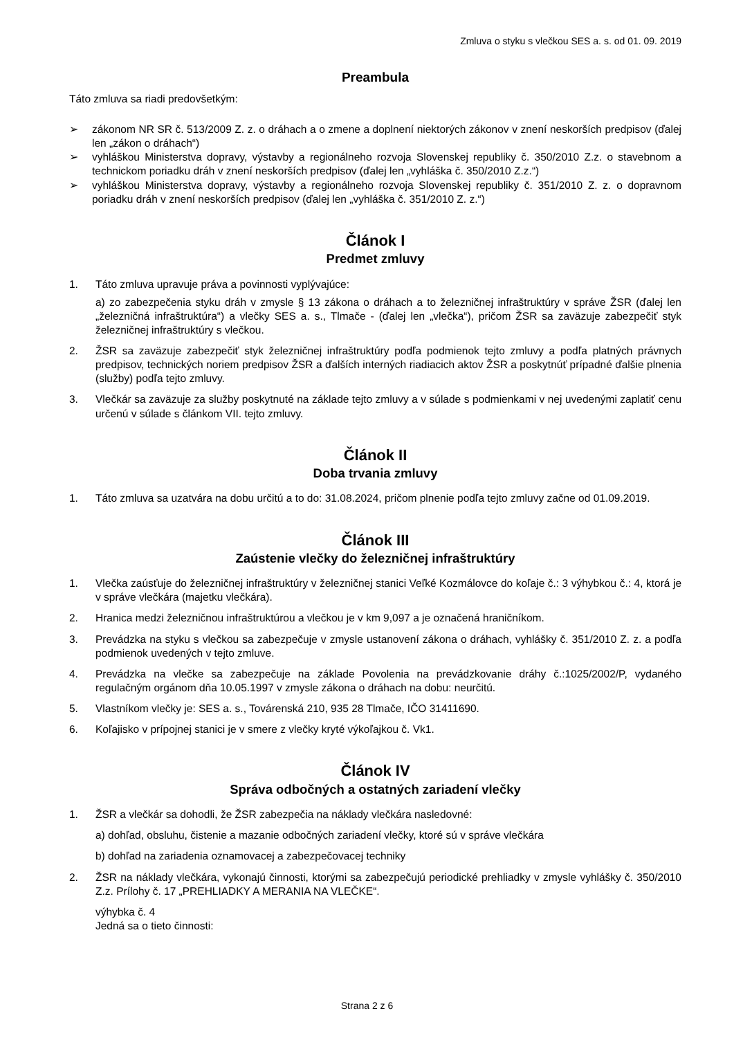Zmluva o styku s vlečkou SES a. s. od 01. 09. 2019
Preambula
Táto zmluva sa riadi predovšetkým:
➢ zákonom NR SR č. 513/2009 Z. z. o dráhach a o zmene a doplnení niektorých zákonov v znení neskorších predpisov (ďalej len „zákon o dráhach“)
➢ vyhláškou Ministerstva dopravy, výstavby a regionálneho rozvoja Slovenskej republiky č. 350/2010 Z.z. o stavebnom a technickom poriadku dráh v znení neskorších predpisov (ďalej len „vyhláška č. 350/2010 Z.z.“)
➢ vyhláškou Ministerstva dopravy, výstavby a regionálneho rozvoja Slovenskej republiky č. 351/2010 Z. z. o dopravnom poriadku dráh v znení neskorších predpisov (ďalej len „vyhláška č. 351/2010 Z. z.“)
Článok I
Predmet zmluvy
1. Táto zmluva upravuje práva a povinnosti vyplývajúce:
a) zo zabezpečenia styku dráh v zmysle § 13 zákona o dráhach a to železničnej infraštruktúry v správe ŽSR (ďalej len „železničná infraštruktúra“) a vlečky SES a. s., Tlmače - (ďalej len „vlečka“), pričom ŽSR sa zaväzuje zabezpečiť styk železničnej infraštruktúry s vlečkou.
2. ŽSR sa zaväzuje zabezpečiť styk železničnej infraštruktúry podľa podmienok tejto zmluvy a podľa platných právnych predpisov, technických noriem predpisov ŽSR a ďalších interných riadiacich aktov ŽSR a poskytnúť prípadné ďalšie plnenia (služby) podľa tejto zmluvy.
3. Vlečkár sa zaväzuje za služby poskytnuté na základe tejto zmluvy a v súlade s podmienkami v nej uvedenými zaplatiť cenu určenú v súlade s článkom VII. tejto zmluvy.
Článok II
Doba trvania zmluvy
1. Táto zmluva sa uzatvára na dobu určitú a to do: 31.08.2024, pričom plnenie podľa tejto zmluvy začne od 01.09.2019.
Článok III
Zaústenie vlečky do železničnej infraštruktúry
1. Vlečka zaúsťuje do železničnej infraštruktúry v železničnej stanici Veľké Kozmálovce do koľaje č.: 3 výhybkou č.: 4, ktorá je v správe vlečkára (majetku vlečkára).
2. Hranica medzi železničnou infraštruktúrou a vlečkou je v km 9,097 a je označená hraničníkom.
3. Prevádzka na styku s vlečkou sa zabezpečuje v zmysle ustanovení zákona o dráhach, vyhlášky č. 351/2010 Z. z. a podľa podmienok uvedených v tejto zmluve.
4. Prevádzka na vlečke sa zabezpečuje na základe Povolenia na prevádzkovanie dráhy č.:1025/2002/P, vydaného regulačným orgánom dňa 10.05.1997 v zmysle zákona o dráhach na dobu: neurčitú.
5. Vlastníkom vlečky je: SES a. s., Továrenská 210, 935 28 Tlmače, IČO 31411690.
6. Koľajisko v prípojnej stanici je v smere z vlečky kryté výkoľajkou č. Vk1.
Článok IV
Správa odbočných a ostatných zariadení vlečky
1. ŽSR a vlečkár sa dohodli, že ŽSR zabezpečia na náklady vlečkára nasledovné:
a) dohľad, obsluhu, čistenie a mazanie odbočných zariadení vlečky, ktoré sú v správe vlečkára
b) dohľad na zariadenia oznamovacej a zabezpečovacej techniky
2. ŽSR na náklady vlečkára, vykonajú činnosti, ktorými sa zabezpečujú periodické prehliadky v zmysle vyhlášky č. 350/2010 Z.z. Prílohy č. 17 „PREHLIADKY A MERANIA NA VLEČKE“.
výhybka č. 4
Jedná sa o tieto činnosti:
Strana 2 z 6